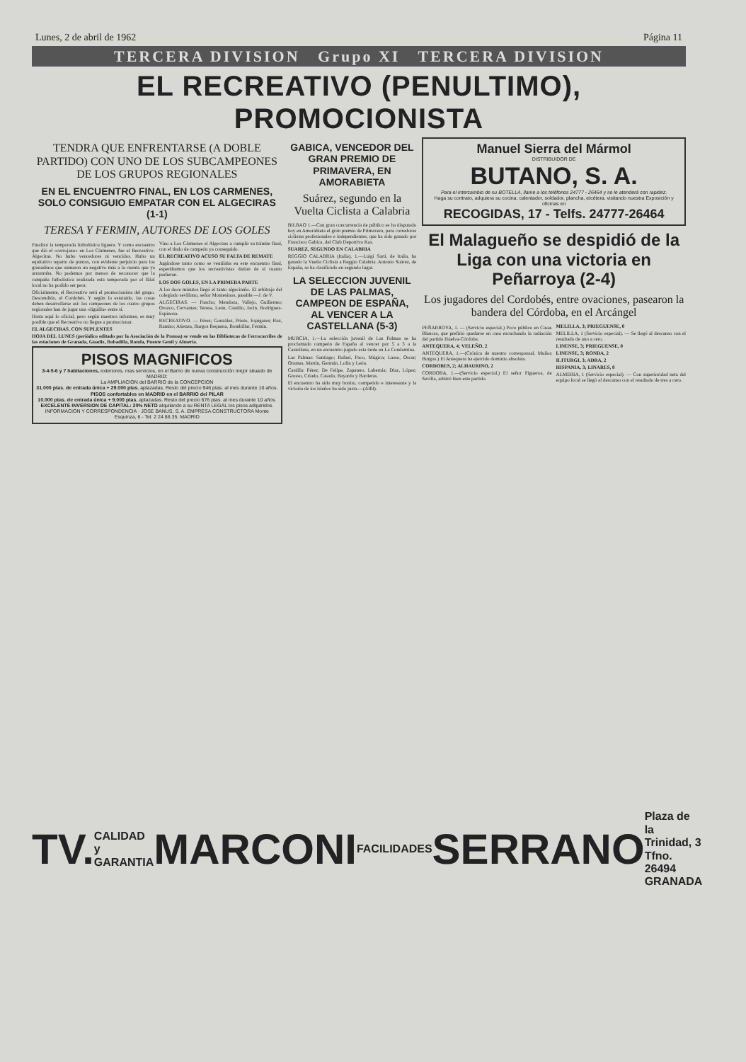Lunes, 2 de abril de 1962 Página 11
TERCERA DIVISION Grupo XI TERCERA DIVISION
EL RECREATIVO (PENULTIMO), PROMOCIONISTA
TENDRA QUE ENFRENTARSE (A DOBLE PARTIDO) CON UNO DE LOS SUBCAMPEONES DE LOS GRUPOS REGIONALES
EN EL ENCUENTRO FINAL, EN LOS CARMENES, SOLO CONSIGUIO EMPATAR CON EL ALGECIRAS (1-1)
TERESA Y FERMIN, AUTORES DE LOS GOLES
Finalizó la temporada futbolística liguera. Y como encuentro que dió el «cerrojazo» en Los Cármenes, fue el Recreativo-Algeciras. No hubo vencedores ni vencidos. Hubo un equitativo reparto de puntos, con evidente perjuicio para los granadinos que sumaron un negativo más a la cuenta que ya arrastraba. No podemos por menos de reconocer que la campaña futbolística realizada esta temporada por el filial local no ha podido ser peor.
Oficialmente, el Recreativo será el promocionista del grupo. Descendido, el Cordobés. Y según lo estatuido, las cosas deben desarrollarse así: los campeones de los cuatro grupos regionales han de jugar una «liguilla» entre sí.
Hasta aquí lo oficial, pero según nuestros informes, es muy posible que el Recreativo no llegue a promocionar.
EL ALGECIRAS, CON SUPLENTES
Vino a Los Cármenes el Algeciras a cumplir su trámite final, con el título de campeón ya conseguido.
EL RECREATIVO ACUSO SU FALTA DE REMATE
Jugándose tanto como se ventilaba en este encuentro final, esperábamos que los recreativistas darían de sí cuanto pudieran.
LOS DOS GOLES, EN LA PRIMERA PARTE
A los doce minutos llegó el tanto algecireño. El arbitraje del colegiado sevillano, señor Montesinos, pasable.—J. de V.
ALGECIRAS. — Pancho; Mendoza, Vallejo, Guillermo; Orozco, Cervantes; Teresa, León, Castillo, Jacín, Rodríguez-Espinosa.
RECREATIVO. — Pérez; González, Prieto, Espigares; Ruz, Ramiro; Atienza, Burgos Requena, Bombillar, Fermín.
HOJA DEL LUNES (periódico editado por la Asociación de la Prensa) se vende en las Bibliotecas de Ferrocarriles de las estaciones de Granada, Guadix, Bobadilla, Ronda, Puente Genil y Almería.
PISOS MAGNIFICOS
3-4-5-6 y 7 habitaciones, exteriores, mas servicios, en el Barrio de nueva construcción mejor situado de MADRID:
La AMPLIACION del BARRIO de la CONCEPCION
31.000 ptas. de entrada única + 29.000 ptas. aplazadas. Resto del precio 946 ptas. al mes durante 10 años.
PISOS confortables en MADRID en el BARRIO del PILAR
10.000 ptas. de entrada única + 9.000 ptas. aplazadas. Resto del precio 676 ptas. al mes durante 10 años.
EXCELENTE INVERSION DE CAPITAL: 20% NETO alquilando a su RENTA LEGAL los pisos adquiridos.
INFORMACION Y CORRESPONDENCIA · JOSE BANUS, S. A. EMPRESA CONSTRUCTORA Monte Esquinza, 6 - Tel. 2 24 86 35. MADRID
GABICA, VENCEDOR DEL GRAN PREMIO DE PRIMAVERA, EN AMORABIETA
Suárez, segundo en la Vuelta Ciclista a Calabria
BILBAO 1.—Con gran concurrencia de público se ha disputado hoy en Amorabieta el gran premio de Primavera, para corredores ciclistas profesionales e independientes, que ha sido ganado por Francisco Gabica, del Club Deportivo Kas.
SUAREZ, SEGUNDO EN CALABRIA
REGGIO CALABRIA (Italia), 1.—Luigi Sarti, de Italia, ha ganado la Vuelta Ciclista a Reggio Calabria. Antonio Suárez, de España, se ha clasificado en segundo lugar.
LA SELECCION JUVENIL DE LAS PALMAS, CAMPEON DE ESPAÑA, AL VENCER A LA CASTELLANA (5-3)
MURCIA, 1.—La selección juvenil de Las Palmas se ha proclamado campeón de España al vencer por 5 a 3 a la Castellana, en un encuentro jugado esta tarde en La Condomina.
Las Palmas: Santiago; Rafael, Paco, Múgica; Lasso, Oscar; Oramas, Martín, Germán, Lolín y León.
Castilla: Pérez; De Felipe, Zapatero, Labernia; Díaz, López; Grosso, Criado, Casado, Bayardo y Barderas.
El encuentro ha sido muy bonito, competido e interesante y la victoria de los isleños ha sido justa.—(Alfil).
Manuel Sierra del Mármol
DISTRIBUIDOR DE
BUTANO, S. A.
Para el intercambio de su BOTELLA, llame a los teléfonos 24777 - 26464 y se le atenderá con rapidez.
Haga su contrato, adquiera su cocina, calentador, soldador, plancha, etcétera, visitando nuestra Exposición y oficinas en
RECOGIDAS, 17 - Telfs. 24777-26464
El Malagueño se despidió de la Liga con una victoria en Peñarroya (2-4)
Los jugadores del Cordobés, entre ovaciones, pasearon la bandera del Córdoba, en el Arcángel
PEÑARROYA, 1. — (Servicio especial.) Poco público en Casas Blancas, que prefirió quedarse en casa escuchando la radiación del partido Huelva-Córdoba.
ANTEQUERA, 4; VELEÑO, 2
ANTEQUERA, 1.—(Crónica de nuestro corresponsal, Muñoz Burgos.) El Antequera ha ejercido dominio absoluto.
CORDOBES, 2; ALHAURINO, 2
CORDOBA, 1.—(Servicio especial.) El señor Figueroa, de Sevilla, arbitró bien este partido.
MELILLA, 3; PRIEGUENSE, 0
MELILLA, 1 (Servicio especial). — Se llegó al descanso con el resultado de uno a cero.
LINENSE, 3; PRIEGUENSE, 0
LINENSE, 3; RONDA, 2
ILITURGI, 3; ADRA, 2
HISPANIA, 3; LINARES, 0
ALMERIA, 1 (Servicio especial). — Con superioridad neta del equipo local se llegó al descanso con el resultado de tres a cero.
TV. CALIDAD
y
GARANTIA MARCONI FACILIDADES SERRANO Plaza de la Trinidad, 3
Tfno. 26494
GRANADA